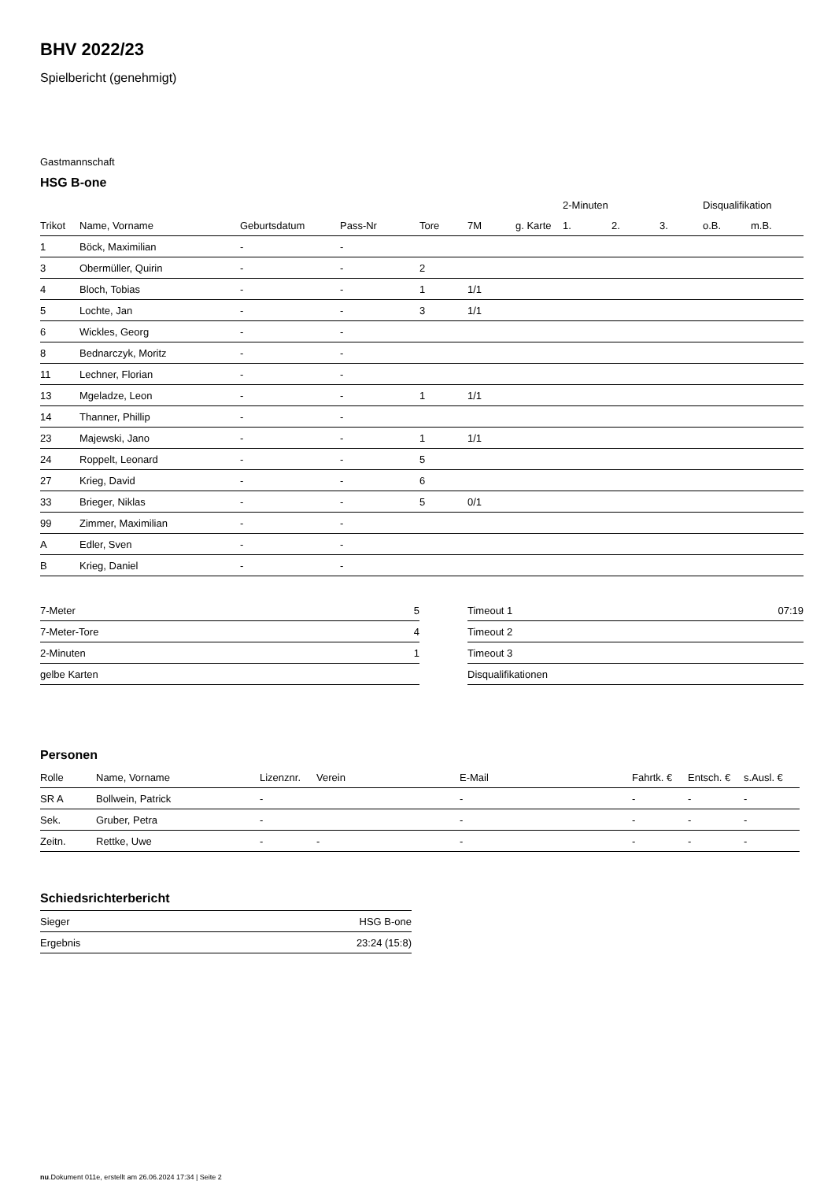BHV 2022/23
Spielbericht (genehmigt)
Gastmannschaft
HSG B-one
| | | | | | | | 2-Minuten | | | Disqualifikation | |
| --- | --- | --- | --- | --- | --- | --- | --- | --- | --- | --- | --- |
| Trikot | Name, Vorname | Geburtsdatum | Pass-Nr | Tore | 7M | g. Karte | 1. | 2. | 3. | o.B. | m.B. |
| 1 | Böck, Maximilian | - | - | | | | | | | | |
| 3 | Obermüller, Quirin | - | - | 2 | | | | | | | |
| 4 | Bloch, Tobias | - | - | 1 | 1/1 | | | | | | |
| 5 | Lochte, Jan | - | - | 3 | 1/1 | | | | | | |
| 6 | Wickles, Georg | - | - | | | | | | | | |
| 8 | Bednarczyk, Moritz | - | - | | | | | | | | |
| 11 | Lechner, Florian | - | - | | | | | | | | |
| 13 | Mgeladze, Leon | - | - | 1 | 1/1 | | | | | | |
| 14 | Thanner, Phillip | - | - | | | | | | | | |
| 23 | Majewski, Jano | - | - | 1 | 1/1 | | | | | | |
| 24 | Roppelt, Leonard | - | - | 5 | | | | | | | |
| 27 | Krieg, David | - | - | 6 | | | | | | | |
| 33 | Brieger, Niklas | - | - | 5 | 0/1 | | | | | | |
| 99 | Zimmer, Maximilian | - | - | | | | | | | | |
| A | Edler, Sven | - | - | | | | | | | | |
| B | Krieg, Daniel | - | - | | | | | | | | |
| 7-Meter | 5 |
| 7-Meter-Tore | 4 |
| 2-Minuten | 1 |
| gelbe Karten | |
| Timeout 1 | 07:19 |
| Timeout 2 | |
| Timeout 3 | |
| Disqualifikationen | |
Personen
| Rolle | Name, Vorname | Lizenznr. | Verein | E-Mail | Fahrtk. € | Entsch. € | s.Ausl. € |
| --- | --- | --- | --- | --- | --- | --- | --- |
| SR A | Bollwein, Patrick | - | | - | - | - | - |
| Sek. | Gruber, Petra | - | | - | - | - | - |
| Zeitn. | Rettke, Uwe | - | - | - | - | - | - |
Schiedsrichterbericht
| Sieger | HSG B-one |
| Ergebnis | 23:24 (15:8) |
nu.Dokument 011e, erstellt am 26.06.2024 17:34 | Seite 2